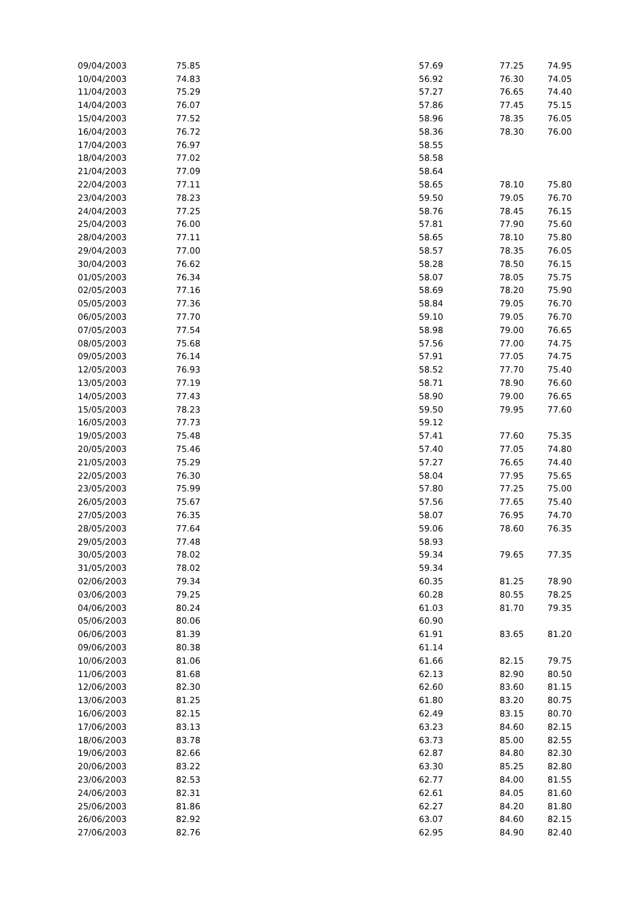| 09/04/2003 | 75.85 | 57.69 | 77.25 | 74.95 |
| 10/04/2003 | 74.83 | 56.92 | 76.30 | 74.05 |
| 11/04/2003 | 75.29 | 57.27 | 76.65 | 74.40 |
| 14/04/2003 | 76.07 | 57.86 | 77.45 | 75.15 |
| 15/04/2003 | 77.52 | 58.96 | 78.35 | 76.05 |
| 16/04/2003 | 76.72 | 58.36 | 78.30 | 76.00 |
| 17/04/2003 | 76.97 | 58.55 | | |
| 18/04/2003 | 77.02 | 58.58 | | |
| 21/04/2003 | 77.09 | 58.64 | | |
| 22/04/2003 | 77.11 | 58.65 | 78.10 | 75.80 |
| 23/04/2003 | 78.23 | 59.50 | 79.05 | 76.70 |
| 24/04/2003 | 77.25 | 58.76 | 78.45 | 76.15 |
| 25/04/2003 | 76.00 | 57.81 | 77.90 | 75.60 |
| 28/04/2003 | 77.11 | 58.65 | 78.10 | 75.80 |
| 29/04/2003 | 77.00 | 58.57 | 78.35 | 76.05 |
| 30/04/2003 | 76.62 | 58.28 | 78.50 | 76.15 |
| 01/05/2003 | 76.34 | 58.07 | 78.05 | 75.75 |
| 02/05/2003 | 77.16 | 58.69 | 78.20 | 75.90 |
| 05/05/2003 | 77.36 | 58.84 | 79.05 | 76.70 |
| 06/05/2003 | 77.70 | 59.10 | 79.05 | 76.70 |
| 07/05/2003 | 77.54 | 58.98 | 79.00 | 76.65 |
| 08/05/2003 | 75.68 | 57.56 | 77.00 | 74.75 |
| 09/05/2003 | 76.14 | 57.91 | 77.05 | 74.75 |
| 12/05/2003 | 76.93 | 58.52 | 77.70 | 75.40 |
| 13/05/2003 | 77.19 | 58.71 | 78.90 | 76.60 |
| 14/05/2003 | 77.43 | 58.90 | 79.00 | 76.65 |
| 15/05/2003 | 78.23 | 59.50 | 79.95 | 77.60 |
| 16/05/2003 | 77.73 | 59.12 | | |
| 19/05/2003 | 75.48 | 57.41 | 77.60 | 75.35 |
| 20/05/2003 | 75.46 | 57.40 | 77.05 | 74.80 |
| 21/05/2003 | 75.29 | 57.27 | 76.65 | 74.40 |
| 22/05/2003 | 76.30 | 58.04 | 77.95 | 75.65 |
| 23/05/2003 | 75.99 | 57.80 | 77.25 | 75.00 |
| 26/05/2003 | 75.67 | 57.56 | 77.65 | 75.40 |
| 27/05/2003 | 76.35 | 58.07 | 76.95 | 74.70 |
| 28/05/2003 | 77.64 | 59.06 | 78.60 | 76.35 |
| 29/05/2003 | 77.48 | 58.93 | | |
| 30/05/2003 | 78.02 | 59.34 | 79.65 | 77.35 |
| 31/05/2003 | 78.02 | 59.34 | | |
| 02/06/2003 | 79.34 | 60.35 | 81.25 | 78.90 |
| 03/06/2003 | 79.25 | 60.28 | 80.55 | 78.25 |
| 04/06/2003 | 80.24 | 61.03 | 81.70 | 79.35 |
| 05/06/2003 | 80.06 | 60.90 | | |
| 06/06/2003 | 81.39 | 61.91 | 83.65 | 81.20 |
| 09/06/2003 | 80.38 | 61.14 | | |
| 10/06/2003 | 81.06 | 61.66 | 82.15 | 79.75 |
| 11/06/2003 | 81.68 | 62.13 | 82.90 | 80.50 |
| 12/06/2003 | 82.30 | 62.60 | 83.60 | 81.15 |
| 13/06/2003 | 81.25 | 61.80 | 83.20 | 80.75 |
| 16/06/2003 | 82.15 | 62.49 | 83.15 | 80.70 |
| 17/06/2003 | 83.13 | 63.23 | 84.60 | 82.15 |
| 18/06/2003 | 83.78 | 63.73 | 85.00 | 82.55 |
| 19/06/2003 | 82.66 | 62.87 | 84.80 | 82.30 |
| 20/06/2003 | 83.22 | 63.30 | 85.25 | 82.80 |
| 23/06/2003 | 82.53 | 62.77 | 84.00 | 81.55 |
| 24/06/2003 | 82.31 | 62.61 | 84.05 | 81.60 |
| 25/06/2003 | 81.86 | 62.27 | 84.20 | 81.80 |
| 26/06/2003 | 82.92 | 63.07 | 84.60 | 82.15 |
| 27/06/2003 | 82.76 | 62.95 | 84.90 | 82.40 |